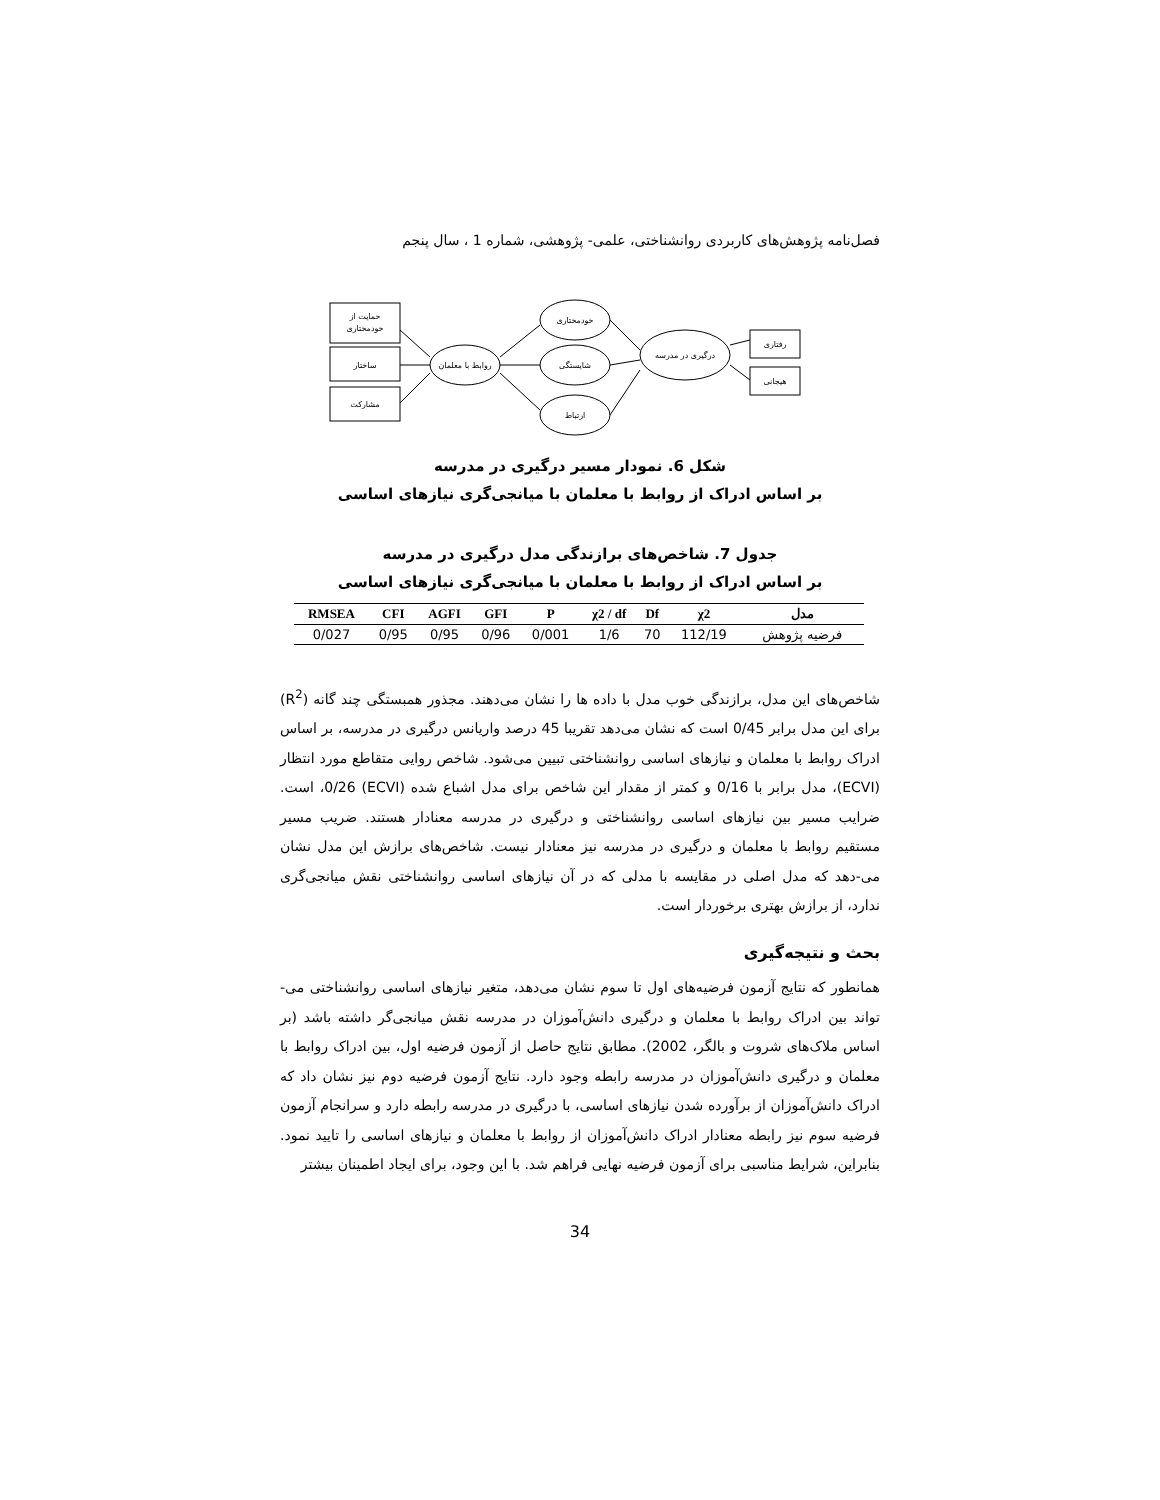فصل‌نامه پژوهش‌های کاربردی روانشناختی، علمی- پژوهشی، شماره 1 ، سال پنجم
حمایت از
خودمختاری
ساختار
مشارکت
روابط با معلمان
خودمختاری
شایستگی
ارتباط
درگیری در مدرسه
رفتاری
هیجانی
شکل 6. نمودار مسیر درگیری در مدرسه
بر اساس ادراک از روابط با معلمان با میانجی‌گری نیازهای اساسی
جدول 7. شاخص‌های برازندگی مدل درگیری در مدرسه
بر اساس ادراک از روابط با معلمان با میانجی‌گری نیازهای اساسی
| RMSEA | CFI | AGFI | GFI | P | χ2 / df | Df | χ2 | مدل |
| --- | --- | --- | --- | --- | --- | --- | --- | --- |
| 0/027 | 0/95 | 0/95 | 0/96 | 0/001 | 1/6 | 70 | 112/19 | فرضیه پژوهش |
شاخص‌های این مدل، برازندگی خوب مدل با داده ها را نشان می‌دهند. مجذور همبستگی چند گانه (R<sup>2</sup>) برای این مدل برابر 0/45 است که نشان می‌دهد تقریبا 45 درصد واریانس درگیری در مدرسه، بر اساس ادراک روابط با معلمان و نیازهای اساسی روانشناختی تبیین می‌شود. شاخص روایی متقاطع مورد انتظار (ECVI)، مدل برابر با 0/16 و کمتر از مقدار این شاخص برای مدل اشباع شده (ECVI) 0/26، است. ضرایب مسیر بین نیازهای اساسی روانشناختی و درگیری در مدرسه معنادار هستند. ضریب مسیر مستقیم روابط با معلمان و درگیری در مدرسه نیز معنادار نیست. شاخص‌های برازش این مدل نشان می-دهد که مدل اصلی در مقایسه با مدلی که در آن نیازهای اساسی روانشناختی نقش میانجی‌گری ندارد، از برازش بهتری برخوردار است.
بحث و نتیجه‌گیری
همانطور که نتایج آزمون فرضیه‌های اول تا سوم نشان می‌دهد، متغیر نیازهای اساسی روانشناختی می-تواند بین ادراک روابط با معلمان و درگیری دانش‌آموزان در مدرسه نقش میانجی‌گر داشته باشد (بر اساس ملاک‌های شروت و بالگر، 2002). مطابق نتایج حاصل از آزمون فرضیه اول، بین ادراک روابط با معلمان و درگیری دانش‌آموزان در مدرسه رابطه وجود دارد. نتایج آزمون فرضیه دوم نیز نشان داد که ادراک دانش‌آموزان از برآورده شدن نیازهای اساسی، با درگیری در مدرسه رابطه دارد و سرانجام آزمون فرضیه سوم نیز رابطه معنادار ادراک دانش‌آموزان از روابط با معلمان و نیازهای اساسی را تایید نمود. بنابراین، شرایط مناسبی برای آزمون فرضیه نهایی فراهم شد. با این وجود، برای ایجاد اطمینان بیشتر
34